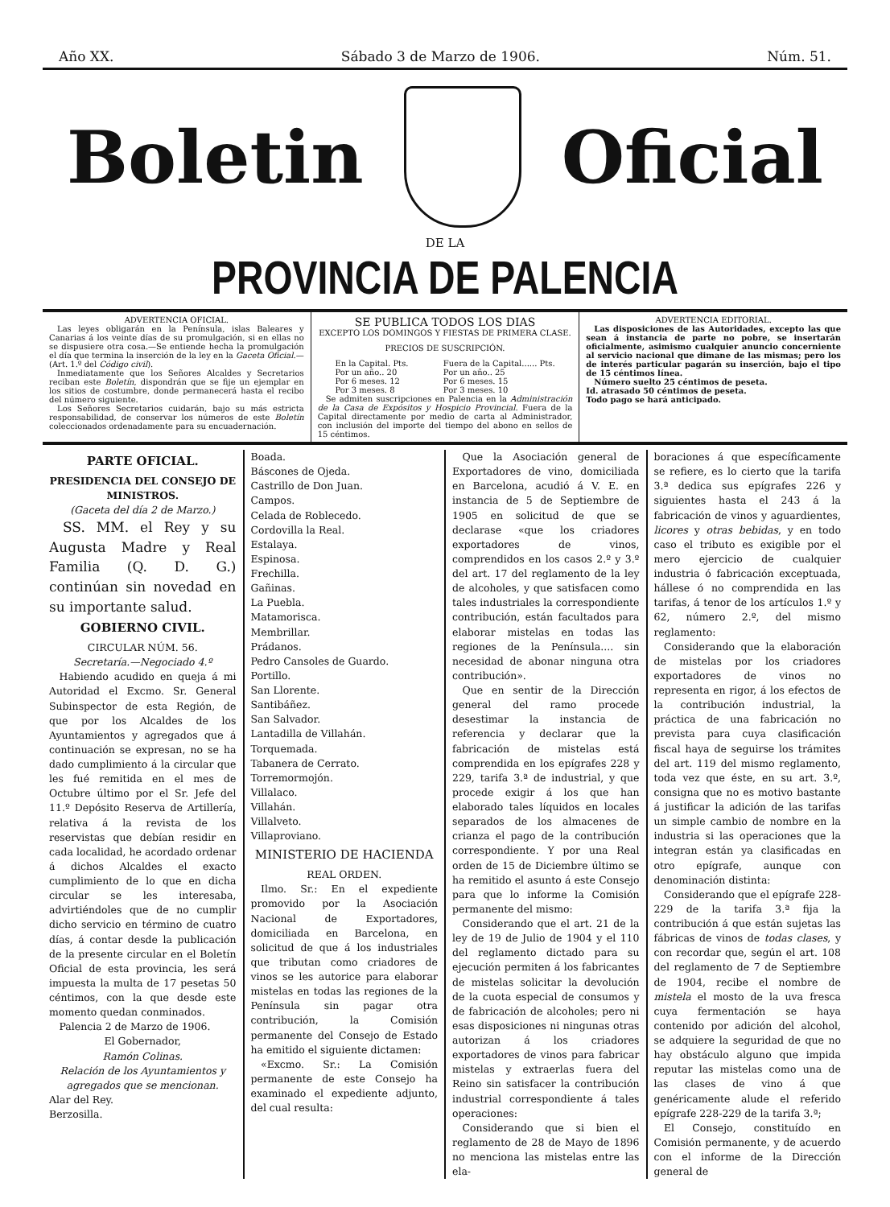Año XX. Sábado 3 de Marzo de 1906. Núm. 51.
Boletin Oficial
DE LA
PROVINCIA DE PALENCIA
ADVERTENCIA OFICIAL.
Las leyes obligarán en la Península, islas Baleares y Canarias á los veinte días de su promulgación, si en ellas no se dispusiere otra cosa.—Se entiende hecha la promulgación el día que termina la inserción de la ley en la Gaceta Oficial.—(Art. 1.º del Código civil).
Inmediatamente que los Señores Alcaldes y Secretarios reciban este Boletín, dispondrán que se fije un ejemplar en los sitios de costumbre, donde permanecerá hasta el recibo del número siguiente.
Los Señores Secretarios cuidarán, bajo su más estricta responsabilidad, de conservar los números de este Boletín coleccionados ordenadamente para su encuadernación.
SE PUBLICA TODOS LOS DIAS
EXCEPTO LOS DOMINGOS Y FIESTAS DE PRIMERA CLASE.
PRECIOS DE SUSCRIPCIÓN.
En la Capital. Pts.
Por un año.. 20
Por 6 meses. 12
Por 3 meses. 8
Fuera de la Capital...... Pts.
Por un año.. 25
Por 6 meses. 15
Por 3 meses. 10
Se admiten suscripciones en Palencia en la Administración de la Casa de Expósitos y Hospicio Provincial. Fuera de la Capital directamente por medio de carta al Administrador, con inclusión del importe del tiempo del abono en sellos de 15 céntimos.
ADVERTENCIA EDITORIAL.
Las disposiciones de las Autoridades, excepto las que sean á instancia de parte no pobre, se insertarán oficialmente, asimismo cualquier anuncio concerniente al servicio nacional que dimane de las mismas; pero los de interés particular pagarán su inserción, bajo el tipo de 15 céntimos línea.
Número suelto 25 céntimos de peseta.
Id. atrasado 50 céntimos de peseta.
Todo pago se hará anticipado.
PARTE OFICIAL.
PRESIDENCIA DEL CONSEJO DE MINISTROS.
(Gaceta del día 2 de Marzo.)
SS. MM. el Rey y su Augusta Madre y Real Familia (Q. D. G.) continúan sin novedad en su importante salud.
GOBIERNO CIVIL.
CIRCULAR NÚM. 56.
Secretaría.—Negociado 4.º
Habiendo acudido en queja á mi Autoridad el Excmo. Sr. General Subinspector de esta Región, de que por los Alcaldes de los Ayuntamientos y agregados que á continuación se expresan, no se ha dado cumplimiento á la circular que les fué remitida en el mes de Octubre último por el Sr. Jefe del 11.º Depósito Reserva de Artillería, relativa á la revista de los reservistas que debían residir en cada localidad, he acordado ordenar á dichos Alcaldes el exacto cumplimiento de lo que en dicha circular se les interesaba, advirtiéndoles que de no cumplir dicho servicio en término de cuatro días, á contar desde la publicación de la presente circular en el Boletín Oficial de esta provincia, les será impuesta la multa de 17 pesetas 50 céntimos, con la que desde este momento quedan conminados.
Palencia 2 de Marzo de 1906.
El Gobernador,
Ramón Colinas.
Relación de los Ayuntamientos y agregados que se mencionan.
Alar del Rey.
Berzosilla.
Boada.
Báscones de Ojeda.
Castrillo de Don Juan.
Campos.
Celada de Roblecedo.
Cordovilla la Real.
Estalaya.
Espinosa.
Frechilla.
Gañinas.
La Puebla.
Matamorisca.
Membrillar.
Prádanos.
Pedro Cansoles de Guardo.
Portillo.
San Llorente.
Santibáñez.
San Salvador.
Lantadilla de Villahán.
Torquemada.
Tabanera de Cerrato.
Torremormojón.
Villalaco.
Villahán.
Villalveto.
Villaproviano.
MINISTERIO DE HACIENDA
REAL ORDEN.
Ilmo. Sr.: En el expediente promovido por la Asociación Nacional de Exportadores, domiciliada en Barcelona, en solicitud de que á los industriales que tributan como criadores de vinos se les autorice para elaborar mistelas en todas las regiones de la Península sin pagar otra contribución, la Comisión permanente del Consejo de Estado ha emitido el siguiente dictamen:
«Excmo. Sr.: La Comisión permanente de este Consejo ha examinado el expediente adjunto, del cual resulta:
Que la Asociación general de Exportadores de vino, domiciliada en Barcelona, acudió á V. E. en instancia de 5 de Septiembre de 1905 en solicitud de que se declarase «que los criadores exportadores de vinos, comprendidos en los casos 2.º y 3.º del art. 17 del reglamento de la ley de alcoholes, y que satisfacen como tales industriales la correspondiente contribución, están facultados para elaborar mistelas en todas las regiones de la Península.... sin necesidad de abonar ninguna otra contribución».
Que en sentir de la Dirección general del ramo procede desestimar la instancia de referencia y declarar que la fabricación de mistelas está comprendida en los epígrafes 228 y 229, tarifa 3.ª de industrial, y que procede exigir á los que han elaborado tales líquidos en locales separados de los almacenes de crianza el pago de la contribución correspondiente. Y por una Real orden de 15 de Diciembre último se ha remitido el asunto á este Consejo para que lo informe la Comisión permanente del mismo:
Considerando que el art. 21 de la ley de 19 de Julio de 1904 y el 110 del reglamento dictado para su ejecución permiten á los fabricantes de mistelas solicitar la devolución de la cuota especial de consumos y de fabricación de alcoholes; pero ni esas disposiciones ni ningunas otras autorizan á los criadores exportadores de vinos para fabricar mistelas y extraerlas fuera del Reino sin satisfacer la contribución industrial correspondiente á tales operaciones:
Considerando que si bien el reglamento de 28 de Mayo de 1896 no menciona las mistelas entre las ela-
boraciones á que específicamente se refiere, es lo cierto que la tarifa 3.ª dedica sus epígrafes 226 y siguientes hasta el 243 á la fabricación de vinos y aguardientes, licores y otras bebidas, y en todo caso el tributo es exigible por el mero ejercicio de cualquier industria ó fabricación exceptuada, hállese ó no comprendida en las tarifas, á tenor de los artículos 1.º y 62, número 2.º, del mismo reglamento:
Considerando que la elaboración de mistelas por los criadores exportadores de vinos no representa en rigor, á los efectos de la contribución industrial, la práctica de una fabricación no prevista para cuya clasificación fiscal haya de seguirse los trámites del art. 119 del mismo reglamento, toda vez que éste, en su art. 3.º, consigna que no es motivo bastante á justificar la adición de las tarifas un simple cambio de nombre en la industria si las operaciones que la integran están ya clasificadas en otro epígrafe, aunque con denominación distinta:
Considerando que el epígrafe 228-229 de la tarifa 3.ª fija la contribución á que están sujetas las fábricas de vinos de todas clases, y con recordar que, según el art. 108 del reglamento de 7 de Septiembre de 1904, recibe el nombre de mistela el mosto de la uva fresca cuya fermentación se haya contenido por adición del alcohol, se adquiere la seguridad de que no hay obstáculo alguno que impida reputar las mistelas como una de las clases de vino á que genéricamente alude el referido epígrafe 228-229 de la tarifa 3.ª;
El Consejo, constituído en Comisión permanente, y de acuerdo con el informe de la Dirección general de